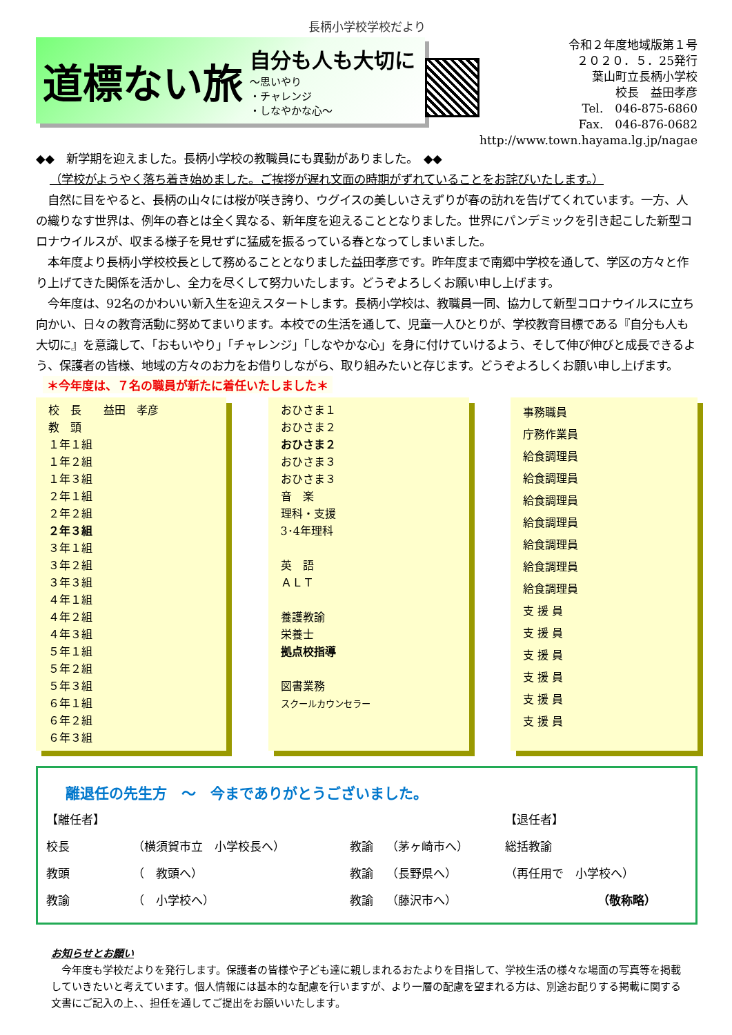長柄小学校学校だより
道標ない旅
自分も人も大切に
～思いやり
・チャレンジ
・しなやかな心～
令和２年度地域版第１号
２０２０．５．25発行
葉山町立長柄小学校
校長　益田孝彦
Tel.　046-875-6860
Fax.　046-876-0682
http://www.town.hayama.lg.jp/nagae
◆◆　新学期を迎えました。長柄小学校の教職員にも異動がありました。　◆◆
（学校がようやく落ち着き始めました。ご挨拶が遅れ文面の時期がずれていることをお詫びいたします。）
　自然に目をやると、長柄の山々には桜が咲き誇り、ウグイスの美しいさえずりが春の訪れを告げてくれています。一方、人の織りなす世界は、例年の春とは全く異なる、新年度を迎えることとなりました。世界にパンデミックを引き起こした新型コロナウイルスが、収まる様子を見せずに猛威を振るっている春となってしまいました。
　本年度より長柄小学校校長として務めることとなりました益田孝彦です。昨年度まで南郷中学校を通して、学区の方々と作り上げてきた関係を活かし、全力を尽くして努力いたします。どうぞよろしくお願い申し上げます。
　今年度は、92名のかわいい新入生を迎えスタートします。長柄小学校は、教職員一同、協力して新型コロナウイルスに立ち向かい、日々の教育活動に努めてまいります。本校での生活を通して、児童一人ひとりが、学校教育目標である『自分も人も大切に』を意識して、「おもいやり」「チャレンジ」「しなやかな心」を身に付けていけるよう、そして伸び伸びと成長できるよう、保護者の皆様、地域の方々のお力をお借りしながら、取り組みたいと存じます。どうぞよろしくお願い申し上げます。
＊今年度は、７名の職員が新たに着任いたしました＊
校　長　　益田　孝彦
教　頭
１年１組
１年２組
１年３組
２年１組
２年２組
２年３組
３年１組
３年２組
３年３組
４年１組
４年２組
４年３組
５年１組
５年２組
５年３組
６年１組
６年２組
６年３組
おひさま１
おひさま２
おひさま２
おひさま３
おひさま３
音　楽
理科・支援
3･4年理科
英　語
ＡＬＴ
養護教諭
栄養士
拠点校指導
図書業務
スクールカウンセラー
事務職員
庁務作業員
給食調理員
給食調理員
給食調理員
給食調理員
給食調理員
給食調理員
給食調理員
支 援 員
支 援 員
支 援 員
支 援 員
支 援 員
支 援 員
離退任の先生方　～　今までありがとうございました。
| 【離任者】 | | | | 【退任者】 | |
| 校長 | （横須賀市立 小学校長へ） | 教諭 | （茅ヶ崎市へ） | 総括教諭 | |
| 教頭 | （ 教頭へ） | 教諭 | （長野県へ） | （再任用で 小学校へ） | |
| 教諭 | （ 小学校へ） | 教諭 | （藤沢市へ） | | （敬称略） |
お知らせとお願い
　今年度も学校だよりを発行します。保護者の皆様や子ども達に親しまれるおたよりを目指して、学校生活の様々な場面の写真等を掲載していきたいと考えています。個人情報には基本的な配慮を行いますが、より一層の配慮を望まれる方は、別途お配りする掲載に関する文書にご記入の上、、担任を通してご提出をお願いいたします。